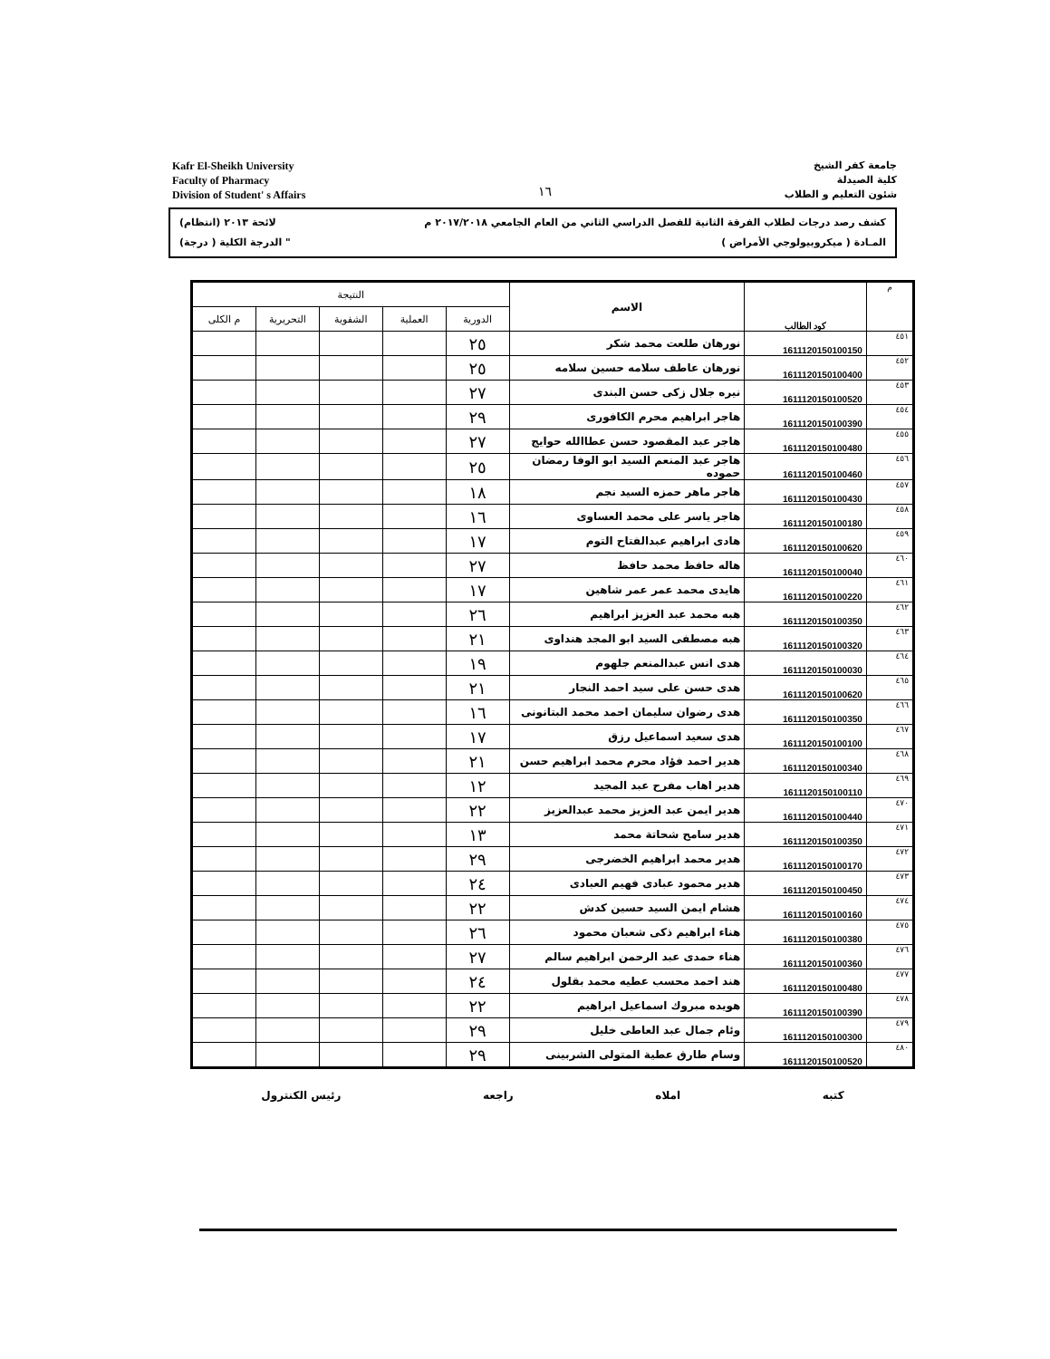Kafr El-Sheikh University
Faculty of Pharmacy
Division of Student' s Affairs
١٦
جامعة كفر الشيخ
كلية الصيدلة
شئون التعليم و الطلاب
كشف رصد درجات لطلاب الفرقة الثانية للفصل الدراسي الثاني من العام الجامعي ٢٠١٧/٢٠١٨ م لائحة ٢٠١٣ (انتظام)
المـادة ( ميكروبيولوجي الأمراض ) " الدرجة الكلية ( درجة)
| م | كود الطالب | الاسم | النتيجة | | | | |
| --- | --- | --- | --- | --- | --- | --- | --- |
| | | | الدورية | العملية | الشفوية | التحريرية | م الكلى |
| ٤٥١ | 1611120150100150 | نورهان طلعت محمد شكر | ٢٥ | | | | |
| ٤٥٢ | 1611120150100400 | نورهان عاطف سلامه حسين سلامه | ٢٥ | | | | |
| ٤٥٣ | 1611120150100520 | نيره جلال زكى حسن البندى | ٢٧ | | | | |
| ٤٥٤ | 1611120150100390 | هاجر ابراهيم محرم الكافورى | ٢٩ | | | | |
| ٤٥٥ | 1611120150100480 | هاجر عبد المقصود حسن عطاالله حوايج | ٢٧ | | | | |
| ٤٥٦ | 1611120150100460 | هاجر عبد المنعم السيد ابو الوفا رمضان حموده | ٢٥ | | | | |
| ٤٥٧ | 1611120150100430 | هاجر ماهر حمزه السيد نجم | ١٨ | | | | |
| ٤٥٨ | 1611120150100180 | هاجر ياسر على محمد العساوى | ١٦ | | | | |
| ٤٥٩ | 1611120150100620 | هادى ابراهيم عبدالفتاح التوم | ١٧ | | | | |
| ٤٦٠ | 1611120150100040 | هاله حافظ محمد حافظ | ٢٧ | | | | |
| ٤٦١ | 1611120150100220 | هايدى محمد عمر عمر شاهين | ١٧ | | | | |
| ٤٦٢ | 1611120150100350 | هبه محمد عبد العزيز ابراهيم | ٢٦ | | | | |
| ٤٦٣ | 1611120150100320 | هبه مصطفى السيد ابو المجد هنداوى | ٢١ | | | | |
| ٤٦٤ | 1611120150100030 | هدى انس عبدالمنعم جلهوم | ١٩ | | | | |
| ٤٦٥ | 1611120150100620 | هدى حسن على سيد احمد النجار | ٢١ | | | | |
| ٤٦٦ | 1611120150100350 | هدى رضوان سليمان احمد محمد البتانونى | ١٦ | | | | |
| ٤٦٧ | 1611120150100100 | هدى سعيد اسماعيل رزق | ١٧ | | | | |
| ٤٦٨ | 1611120150100340 | هدير احمد فؤاد محرم محمد ابراهيم حسن | ٢١ | | | | |
| ٤٦٩ | 1611120150100110 | هدير اهاب مفرح عبد المجيد | ١٢ | | | | |
| ٤٧٠ | 1611120150100440 | هدير ايمن عبد العزيز محمد عبدالعزيز | ٢٢ | | | | |
| ٤٧١ | 1611120150100350 | هدير سامح شحاتة محمد | ١٣ | | | | |
| ٤٧٢ | 1611120150100170 | هدير محمد ابراهيم الخضرجى | ٢٩ | | | | |
| ٤٧٣ | 1611120150100450 | هدير محمود عبادى فهيم العبادى | ٢٤ | | | | |
| ٤٧٤ | 1611120150100160 | هشام ايمن السيد حسين كدش | ٢٢ | | | | |
| ٤٧٥ | 1611120150100380 | هناء ابراهيم ذكى شعبان محمود | ٢٦ | | | | |
| ٤٧٦ | 1611120150100360 | هناء حمدى عبد الرحمن ابراهيم سالم | ٢٧ | | | | |
| ٤٧٧ | 1611120150100480 | هند احمد محسب عطيه محمد بقلول | ٢٤ | | | | |
| ٤٧٨ | 1611120150100390 | هويده مبروك اسماعيل ابراهيم | ٢٢ | | | | |
| ٤٧٩ | 1611120150100300 | وئام جمال عبد العاطى خليل | ٢٩ | | | | |
| ٤٨٠ | 1611120150100520 | وسام طارق عطية المتولى الشربينى | ٢٩ | | | | |
كتبه املاه راجعه رئيس الكنترول